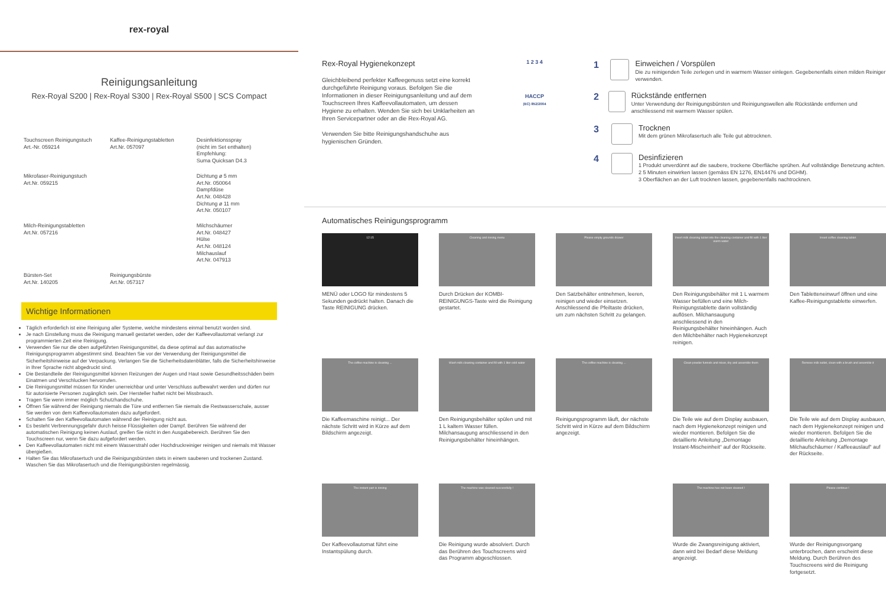rex-royal
Reinigungsanleitung
Rex-Royal S200 | Rex-Royal S300 | Rex-Royal S500 | SCS Compact
Touchscreen Reinigungstuch
Art.-Nr. 059214
Kaffee-Reinigungstabletten
Art.Nr. 057097
Desinfektionsspray
(nicht im Set enthalten)
Empfehlung:
Suma Quicksan D4.3
Mikrofaser-Reinigungstuch
Art.Nr. 059215
Dichtung ø 5 mm
Art.Nr. 050064
Dampfdüse
Art.Nr. 048428
Dichtung ø 11 mm
Art.Nr. 050107
Milch-Reinigungstabletten
Art.Nr. 057216
Milchschäumer
Art.Nr. 048427
Hülse
Art.Nr. 048124
Milchauslauf
Art.Nr. 047913
Bürsten-Set
Art.Nr. 140205
Reinigungsbürste
Art.Nr. 057317
Wichtige Informationen
Täglich erforderlich ist eine Reinigung aller Systeme, welche mindestens einmal benutzt worden sind.
Je nach Einstellung muss die Reinigung manuell gestartet werden, oder der Kaffeevollautomat verlangt zur programmierten Zeit eine Reinigung.
Verwenden Sie nur die oben aufgeführten Reinigungsmittel, da diese optimal auf das automatische Reinigungsprogramm abgestimmt sind. Beachten Sie vor der Verwendung der Reinigungsmittel die Sicherheitshinweise auf der Verpackung. Verlangen Sie die Sicherheitsdatenblätter, falls die Sicherheitshinweise in Ihrer Sprache nicht abgedruckt sind.
Die Bestandteile der Reinigungsmittel können Reizungen der Augen und Haut sowie Gesundheitsschäden beim Einatmen und Verschlucken hervorrufen.
Die Reinigungsmittel müssen für Kinder unerreichbar und unter Verschluss aufbewahrt werden und dürfen nur für autorisierte Personen zugänglich sein. Der Hersteller haftet nicht bei Missbrauch.
Tragen Sie wenn immer möglich Schutzhandschuhe.
Öffnen Sie während der Reinigung niemals die Türe und entfernen Sie niemals die Restwasserschale, ausser Sie werden von dem Kaffeevollautomaten dazu aufgefordert.
Schalten Sie den Kaffeevollautomaten während der Reinigung nicht aus.
Es besteht Verbrennungsgefahr durch heisse Flüssigkeiten oder Dampf. Berühren Sie während der automatischen Reinigung keinen Auslauf, greifen Sie nicht in den Ausgabebereich. Berühren Sie den Touchscreen nur, wenn Sie dazu aufgefordert werden.
Den Kaffeevollautomaten nicht mit einem Wasserstrahl oder Hochdruckreiniger reinigen und niemals mit Wasser übergießen.
Halten Sie das Mikrofasertuch und die Reinigungsbürsten stets in einem sauberen und trockenen Zustand. Waschen Sie das Mikrofasertuch und die Reinigungsbürsten regelmässig.
Rex-Royal Hygienekonzept
Gleichbleibend perfekter Kaffeegenuss setzt eine korrekt durchgeführte Reinigung voraus. Befolgen Sie die Informationen in dieser Reinigungsanleitung und auf dem Touchscreen Ihres Kaffeevollautomaten, um dessen Hygiene zu erhalten. Wenden Sie sich bei Unklarheiten an Ihren Servicepartner oder an die Rex-Royal AG.
Verwenden Sie bitte Reinigungshandschuhe aus hygienischen Gründen.
1 2 3 4
HACCP
(EC) 852/2004
1
Einweichen / Vorspülen
Die zu reinigenden Teile zerlegen und in warmem Wasser einlegen. Gegebenenfalls einen milden Reiniger verwenden.
2
Rückstände entfernen
Unter Verwendung der Reinigungsbürsten und Reinigungswellen alle Rückstände entfernen und anschliessend mit warmem Wasser spülen.
3
Trocknen
Mit dem grünen Mikrofasertuch alle Teile gut abtrocknen.
4
Desinfizieren
1 Produkt unverdünnt auf die saubere, trockene Oberfläche sprühen. Auf vollständige Benetzung achten.
2 5 Minuten einwirken lassen (gemäss EN 1276, EN14476 und DGHM).
3 Oberflächen an der Luft trocknen lassen, gegebenenfalls nachtrocknen.
Automatisches Reinigungsprogramm
12:15
MENÜ oder LOGO für mindestens 5 Sekunden gedrückt halten. Danach die Taste REINIGUNG drücken.
Cleaning and rinsing menu
Durch Drücken der KOMBI-REINIGUNGS-Taste wird die Reinigung gestartet.
Please empty grounds drawer
Den Satzbehälter entnehmen, leeren, reinigen und wieder einsetzen. Anschliessend die Pfeiltaste drücken, um zum nächsten Schritt zu gelangen.
Insert milk cleaning tablet into the cleaning container and fill with 1 liter warm water
Den Reinigungsbehälter mit 1 L warmem Wasser befüllen und eine Milch-Reinigungstablette darin vollständig auflösen. Milchansaugung anschliessend in den Reinigungsbehälter hineinhängen. Auch den Milchbehälter nach Hygienekonzept reinigen.
Insert coffee cleaning tablet
Den Tabletteneinwurf öffnen und eine Kaffee-Reinigungstablette einwerfen.
The coffee machine is cleaning ...
Die Kaffeemaschine reinigt... Der nächste Schritt wird in Kürze auf dem Bildschirm angezeigt.
Wash milk cleaning container and fill with 1 liter cold water
Den Reinigungsbehälter spülen und mit 1 L kaltem Wasser füllen. Milchansaugung anschliessend in den Reinigungsbehälter hineinhängen.
The coffee machine is cleaning ...
Reinigungsprogramm läuft, der nächste Schritt wird in Kürze auf dem Bildschirm angezeigt.
Clean powder funnels and mixer, dry and assemble them
Die Teile wie auf dem Display ausbauen, nach dem Hygienekonzept reinigen und wieder montieren. Befolgen Sie die detaillierte Anleitung „Demontage Instant-Mischeinheit“ auf der Rückseite.
Remove milk outlet, clean with a brush and assemble it
Die Teile wie auf dem Display ausbauen, nach dem Hygienekonzept reinigen und wieder montieren. Befolgen Sie die detaillierte Anleitung „Demontage Milchaufschäumer / Kaffeeauslauf“ auf der Rückseite.
The instant part is rinsing
Der Kaffeevollautomat führt eine Instantspülung durch.
The machine was cleaned successfully !
Die Reinigung wurde absolviert. Durch das Berühren des Touchscreens wird das Programm abgeschlossen.
The machine has not been cleaned !
Wurde die Zwangsreinigung aktiviert, dann wird bei Bedarf diese Meldung angezeigt.
Please continue !
Wurde der Reinigungsvorgang unterbrochen, dann erscheint diese Meldung. Durch Berühren des Touchscreens wird die Reinigung fortgesetzt.